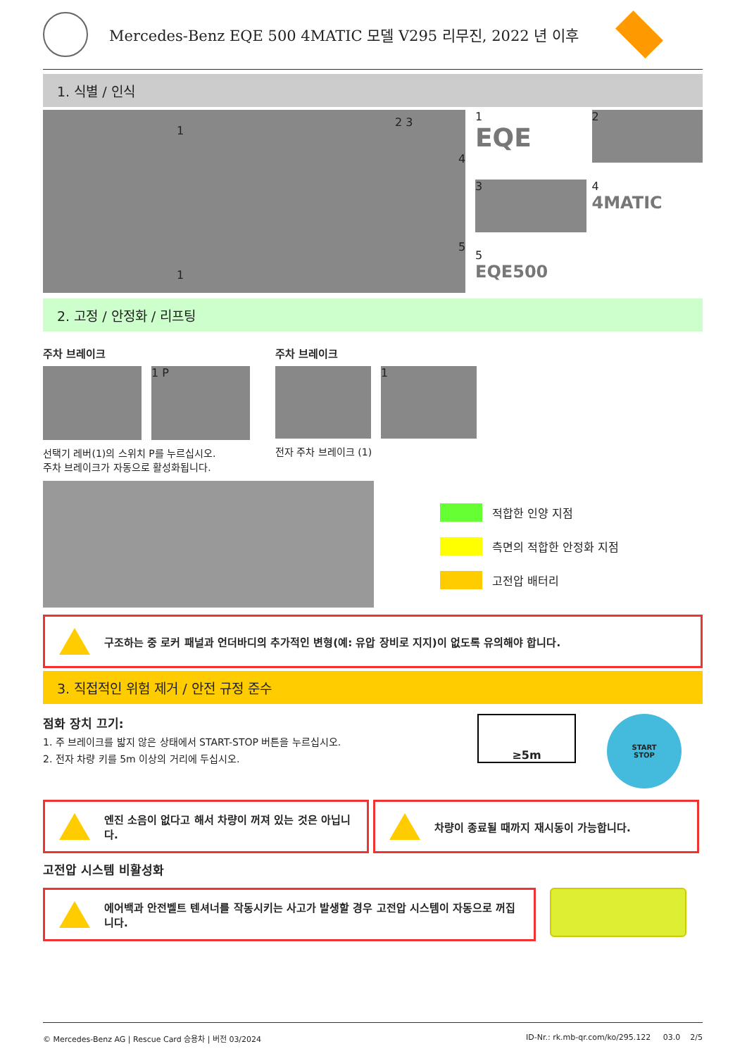Mercedes-Benz EQE 500 4MATIC 모델 V295 리무진, 2022 년 이후
1. 식별 / 인식
1 2 3 4 5 1
1
EQE
2
3
4
4MATIC
5
EQE500
2. 고정 / 안정화 / 리프팅
주차 브레이크
1 P
선택기 레버(1)의 스위치 P를 누르십시오.
주차 브레이크가 자동으로 활성화됩니다.
주차 브레이크
1
전자 주차 브레이크 (1)
적합한 인양 지점
측면의 적합한 안정화 지점
고전압 배터리
구조하는 중 로커 패널과 언더바디의 추가적인 변형(예: 유압 장비로 지지)이 없도록 유의해야 합니다.
3. 직접적인 위험 제거 / 안전 규정 준수
점화 장치 끄기:
1. 주 브레이크를 밟지 않은 상태에서 START-STOP 버튼을 누르십시오.
2. 전자 차량 키를 5m 이상의 거리에 두십시오.
≥5m
START
STOP
엔진 소음이 없다고 해서 차량이 꺼져 있는 것은 아닙니다. 차량이 종료될 때까지 재시동이 가능합니다.
고전압 시스템 비활성화
에어백과 안전벨트 텐셔너를 작동시키는 사고가 발생할 경우 고전압 시스템이 자동으로 꺼집니다.
© Mercedes-Benz AG | Rescue Card 승용차 | 버전 03/2024 ID-Nr.: rk.mb-qr.com/ko/295.122 03.0 2/5